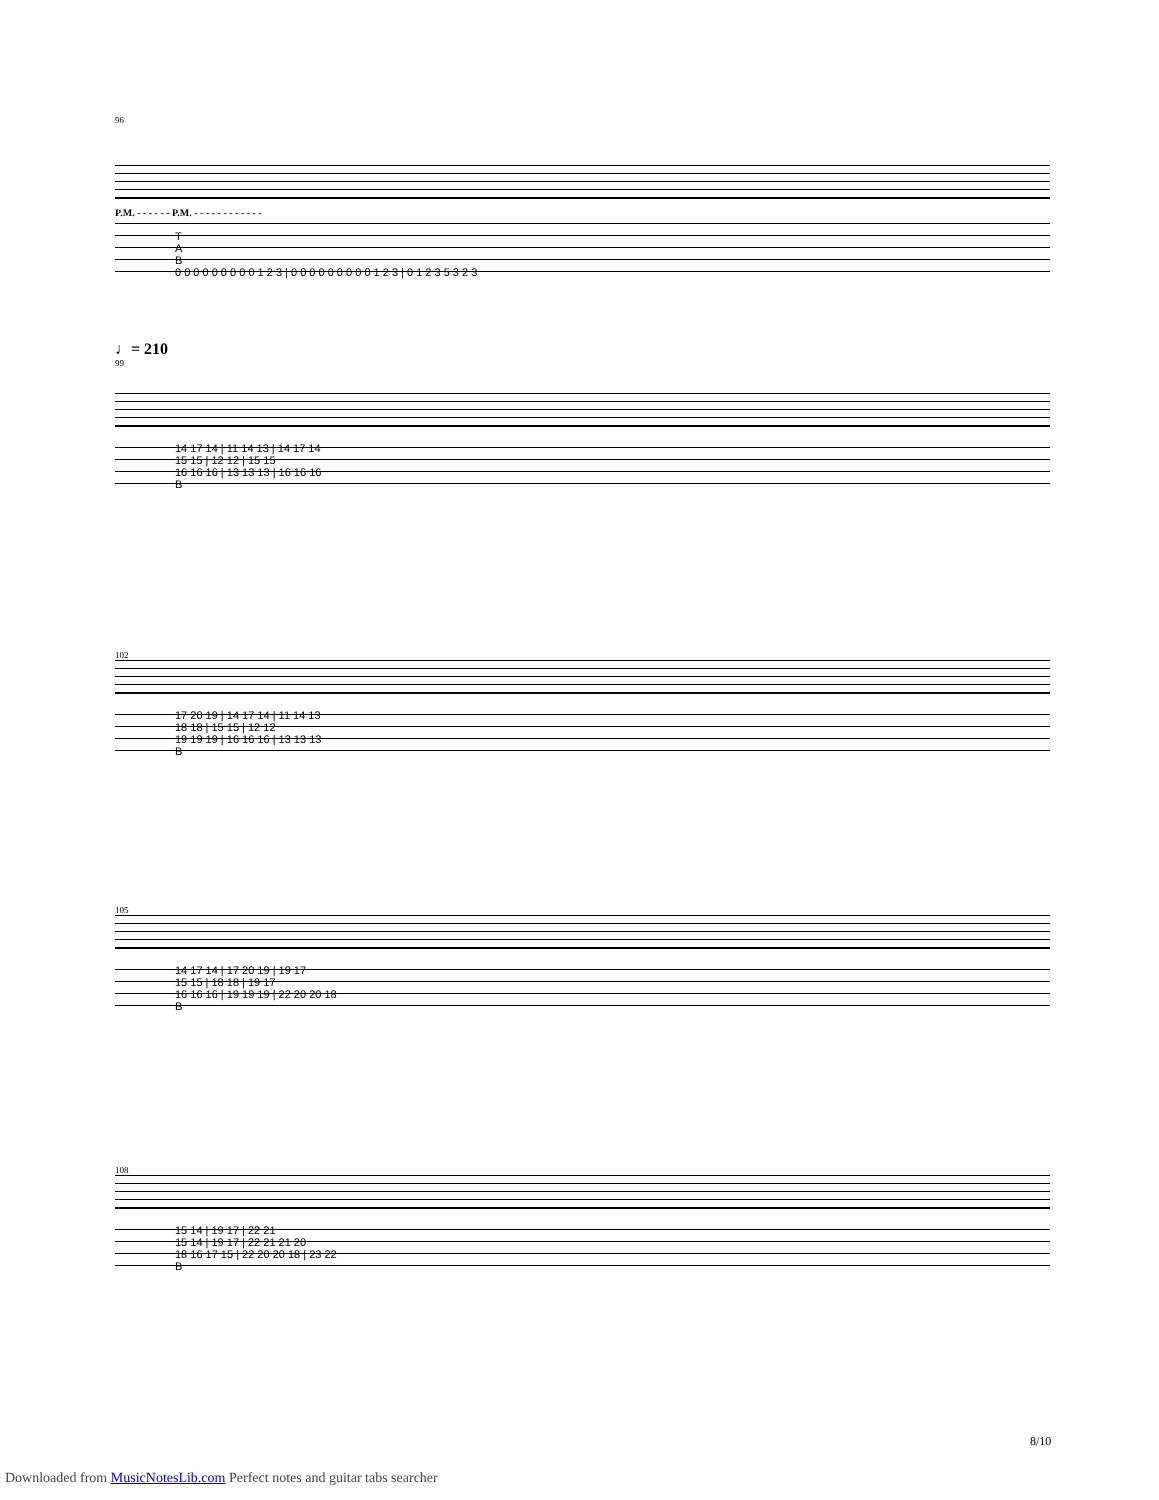96
P.M. - - - - - - P.M. - - - - - - - - - - - -
T
A
B
0 0 0 0 0 0 0 0 0 1 2 3 | 0 0 0 0 0 0 0 0 0 1 2 3 | 0 1 2 3 5 3 2 3
♩= 210
99
14 17 14 | 11 14 13 | 14 17 14
15 15 | 12 12 | 15 15
16 16 16 | 13 13 13 | 16 16 16
B
102
17 20 19 | 14 17 14 | 11 14 13
18 18 | 15 15 | 12 12
19 19 19 | 16 16 16 | 13 13 13
B
105
14 17 14 | 17 20 19 | 19 17
15 15 | 18 18 | 19 17
16 16 16 | 19 19 19 | 22 20 20 18
B
108
15 14 | 19 17 | 22 21
15 14 | 19 17 | 22 21 21 20
18 16 17 15 | 22 20 20 18 | 23 22
B
8/10
Downloaded from MusicNotesLib.com Perfect notes and guitar tabs searcher